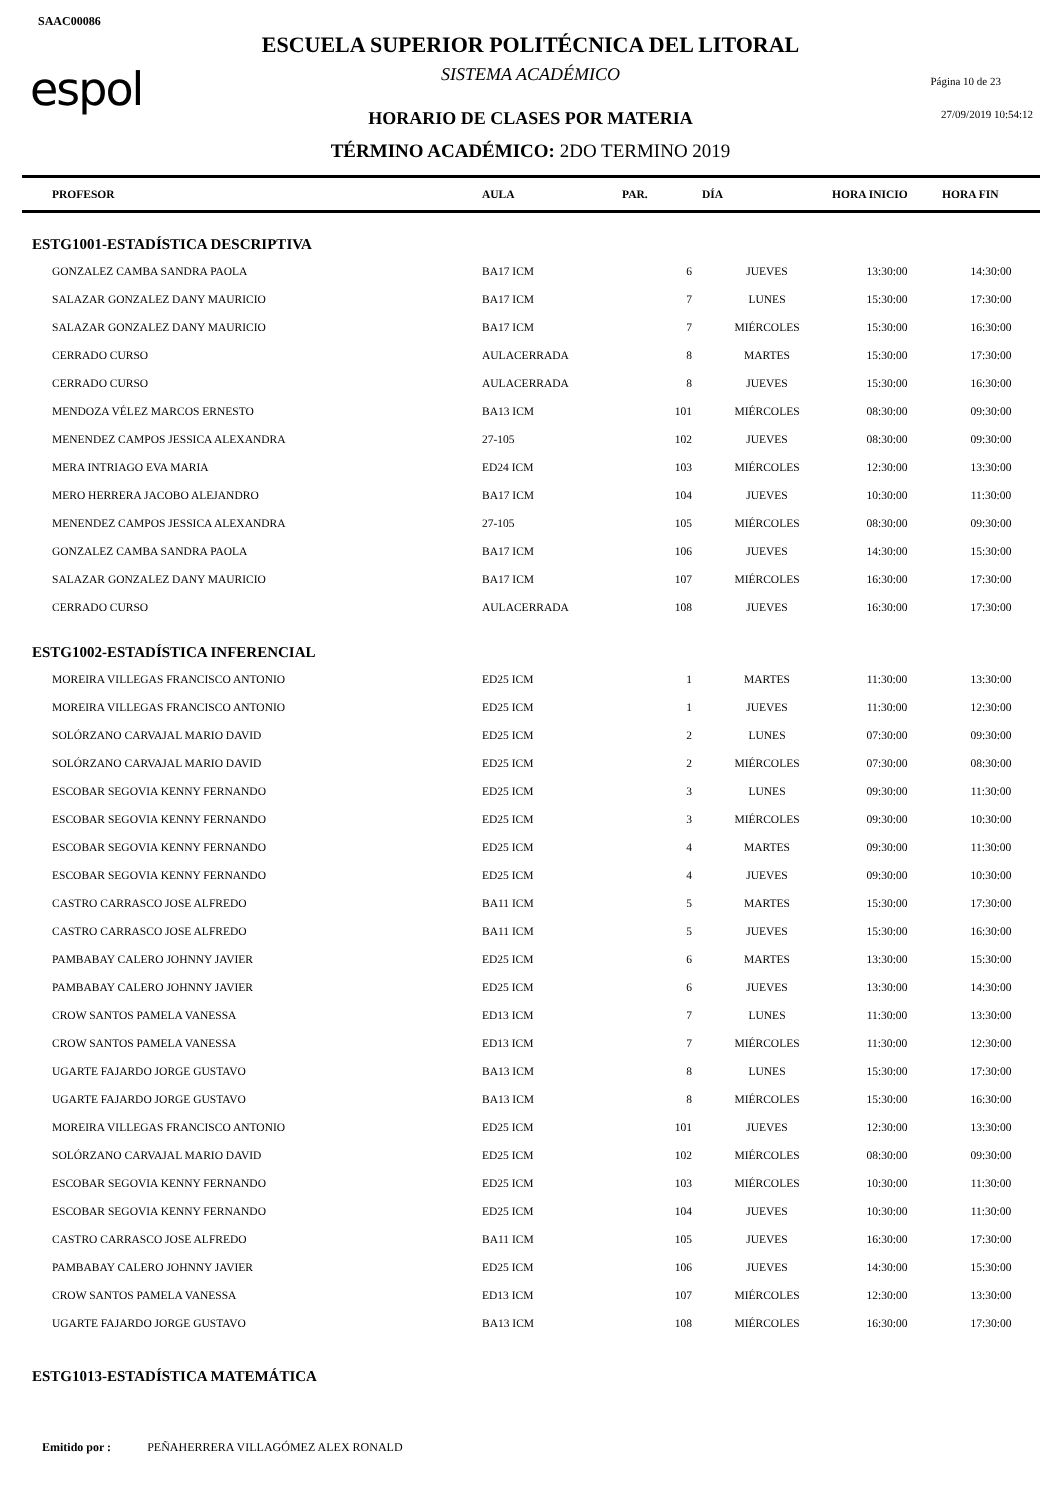SAAC00086
espol
ESCUELA SUPERIOR POLITÉCNICA DEL LITORAL
SISTEMA ACADÉMICO Página 10 de 23
HORARIO DE CLASES POR MATERIA 27/09/2019 10:54:12
TÉRMINO ACADÉMICO: 2DO TERMINO 2019
| PROFESOR | AULA | PAR. | DÍA | HORA INICIO | HORA FIN |
| --- | --- | --- | --- | --- | --- |
| ESTG1001-ESTADÍSTICA DESCRIPTIVA | | | | | |
| GONZALEZ CAMBA SANDRA PAOLA | BA17 ICM | 6 | JUEVES | 13:30:00 | 14:30:00 |
| SALAZAR GONZALEZ DANY MAURICIO | BA17 ICM | 7 | LUNES | 15:30:00 | 17:30:00 |
| SALAZAR GONZALEZ DANY MAURICIO | BA17 ICM | 7 | MIÉRCOLES | 15:30:00 | 16:30:00 |
| CERRADO CURSO | AULACERRADA | 8 | MARTES | 15:30:00 | 17:30:00 |
| CERRADO CURSO | AULACERRADA | 8 | JUEVES | 15:30:00 | 16:30:00 |
| MENDOZA VÉLEZ MARCOS ERNESTO | BA13 ICM | 101 | MIÉRCOLES | 08:30:00 | 09:30:00 |
| MENENDEZ CAMPOS JESSICA ALEXANDRA | 27-105 | 102 | JUEVES | 08:30:00 | 09:30:00 |
| MERA INTRIAGO EVA MARIA | ED24 ICM | 103 | MIÉRCOLES | 12:30:00 | 13:30:00 |
| MERO HERRERA JACOBO ALEJANDRO | BA17 ICM | 104 | JUEVES | 10:30:00 | 11:30:00 |
| MENENDEZ CAMPOS JESSICA ALEXANDRA | 27-105 | 105 | MIÉRCOLES | 08:30:00 | 09:30:00 |
| GONZALEZ CAMBA SANDRA PAOLA | BA17 ICM | 106 | JUEVES | 14:30:00 | 15:30:00 |
| SALAZAR GONZALEZ DANY MAURICIO | BA17 ICM | 107 | MIÉRCOLES | 16:30:00 | 17:30:00 |
| CERRADO CURSO | AULACERRADA | 108 | JUEVES | 16:30:00 | 17:30:00 |
| ESTG1002-ESTADÍSTICA INFERENCIAL | | | | | |
| MOREIRA VILLEGAS FRANCISCO ANTONIO | ED25 ICM | 1 | MARTES | 11:30:00 | 13:30:00 |
| MOREIRA VILLEGAS FRANCISCO ANTONIO | ED25 ICM | 1 | JUEVES | 11:30:00 | 12:30:00 |
| SOLÓRZANO CARVAJAL MARIO DAVID | ED25 ICM | 2 | LUNES | 07:30:00 | 09:30:00 |
| SOLÓRZANO CARVAJAL MARIO DAVID | ED25 ICM | 2 | MIÉRCOLES | 07:30:00 | 08:30:00 |
| ESCOBAR SEGOVIA KENNY FERNANDO | ED25 ICM | 3 | LUNES | 09:30:00 | 11:30:00 |
| ESCOBAR SEGOVIA KENNY FERNANDO | ED25 ICM | 3 | MIÉRCOLES | 09:30:00 | 10:30:00 |
| ESCOBAR SEGOVIA KENNY FERNANDO | ED25 ICM | 4 | MARTES | 09:30:00 | 11:30:00 |
| ESCOBAR SEGOVIA KENNY FERNANDO | ED25 ICM | 4 | JUEVES | 09:30:00 | 10:30:00 |
| CASTRO CARRASCO JOSE ALFREDO | BA11 ICM | 5 | MARTES | 15:30:00 | 17:30:00 |
| CASTRO CARRASCO JOSE ALFREDO | BA11 ICM | 5 | JUEVES | 15:30:00 | 16:30:00 |
| PAMBABAY CALERO JOHNNY JAVIER | ED25 ICM | 6 | MARTES | 13:30:00 | 15:30:00 |
| PAMBABAY CALERO JOHNNY JAVIER | ED25 ICM | 6 | JUEVES | 13:30:00 | 14:30:00 |
| CROW SANTOS PAMELA VANESSA | ED13 ICM | 7 | LUNES | 11:30:00 | 13:30:00 |
| CROW SANTOS PAMELA VANESSA | ED13 ICM | 7 | MIÉRCOLES | 11:30:00 | 12:30:00 |
| UGARTE FAJARDO JORGE GUSTAVO | BA13 ICM | 8 | LUNES | 15:30:00 | 17:30:00 |
| UGARTE FAJARDO JORGE GUSTAVO | BA13 ICM | 8 | MIÉRCOLES | 15:30:00 | 16:30:00 |
| MOREIRA VILLEGAS FRANCISCO ANTONIO | ED25 ICM | 101 | JUEVES | 12:30:00 | 13:30:00 |
| SOLÓRZANO CARVAJAL MARIO DAVID | ED25 ICM | 102 | MIÉRCOLES | 08:30:00 | 09:30:00 |
| ESCOBAR SEGOVIA KENNY FERNANDO | ED25 ICM | 103 | MIÉRCOLES | 10:30:00 | 11:30:00 |
| ESCOBAR SEGOVIA KENNY FERNANDO | ED25 ICM | 104 | JUEVES | 10:30:00 | 11:30:00 |
| CASTRO CARRASCO JOSE ALFREDO | BA11 ICM | 105 | JUEVES | 16:30:00 | 17:30:00 |
| PAMBABAY CALERO JOHNNY JAVIER | ED25 ICM | 106 | JUEVES | 14:30:00 | 15:30:00 |
| CROW SANTOS PAMELA VANESSA | ED13 ICM | 107 | MIÉRCOLES | 12:30:00 | 13:30:00 |
| UGARTE FAJARDO JORGE GUSTAVO | BA13 ICM | 108 | MIÉRCOLES | 16:30:00 | 17:30:00 |
| ESTG1013-ESTADÍSTICA MATEMÁTICA | | | | | |
Emitido por : PEÑAHERRERA VILLAGÓMEZ ALEX RONALD